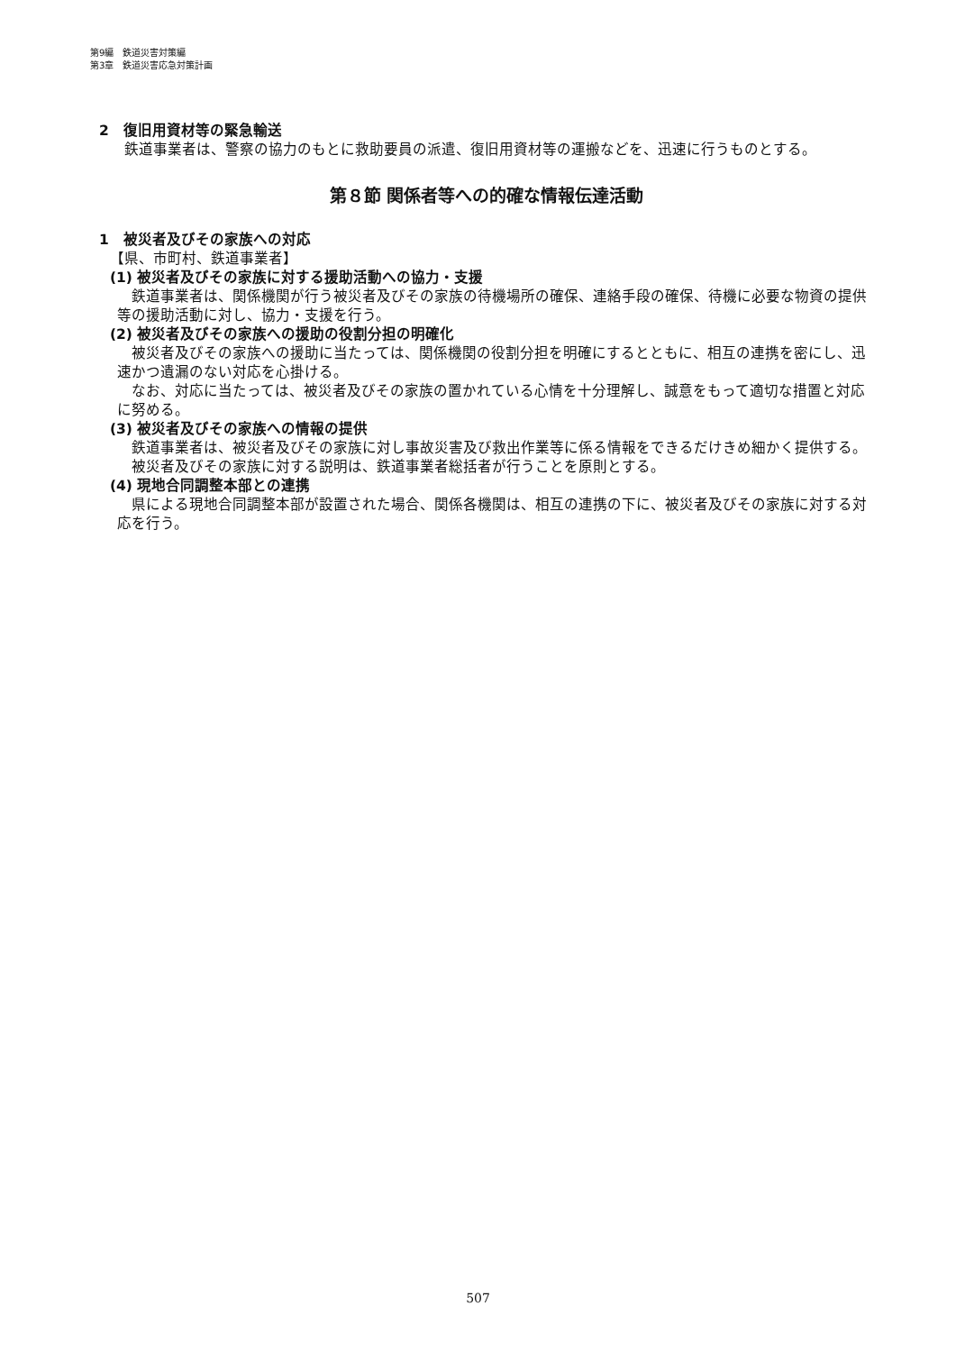第9編　鉄道災害対策編
第3章　鉄道災害応急対策計画
2　復旧用資材等の緊急輸送
鉄道事業者は、警察の協力のもとに救助要員の派遣、復旧用資材等の運搬などを、迅速に行うものとする。
第８節 関係者等への的確な情報伝達活動
1　被災者及びその家族への対応
【県、市町村、鉄道事業者】
(1) 被災者及びその家族に対する援助活動への協力・支援
鉄道事業者は、関係機関が行う被災者及びその家族の待機場所の確保、連絡手段の確保、待機に必要な物資の提供等の援助活動に対し、協力・支援を行う。
(2) 被災者及びその家族への援助の役割分担の明確化
被災者及びその家族への援助に当たっては、関係機関の役割分担を明確にするとともに、相互の連携を密にし、迅速かつ遺漏のない対応を心掛ける。
なお、対応に当たっては、被災者及びその家族の置かれている心情を十分理解し、誠意をもって適切な措置と対応に努める。
(3) 被災者及びその家族への情報の提供
鉄道事業者は、被災者及びその家族に対し事故災害及び救出作業等に係る情報をできるだけきめ細かく提供する。
被災者及びその家族に対する説明は、鉄道事業者総括者が行うことを原則とする。
(4) 現地合同調整本部との連携
県による現地合同調整本部が設置された場合、関係各機関は、相互の連携の下に、被災者及びその家族に対する対応を行う。
507